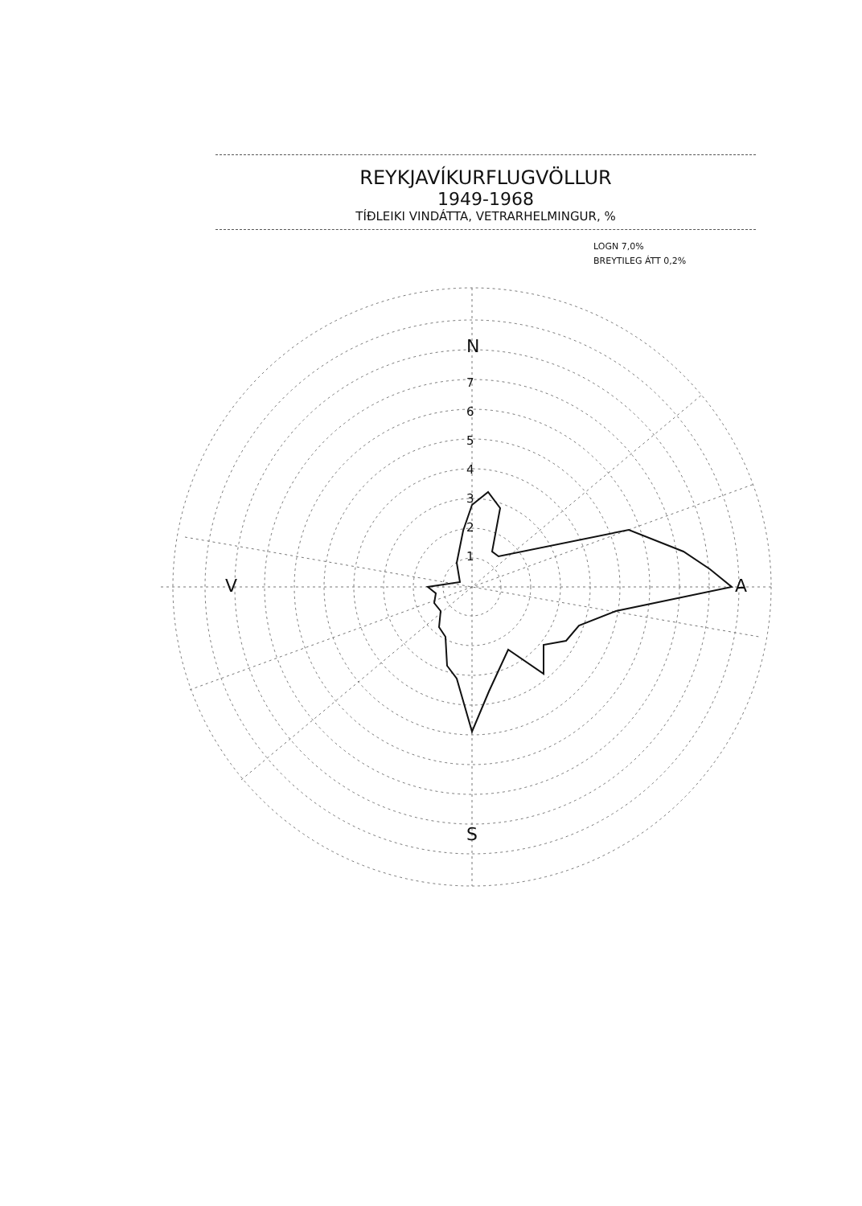REYKJAVÍKURFLUGVÖLLUR
1949-1968
TÍÐLEIKI VINDÁTTA, VETRARHELMINGUR, %
LOGN 7,0%
BREYTILEG ÁTT 0,2%
N
S
V A
7
6
5
4
3
2
1